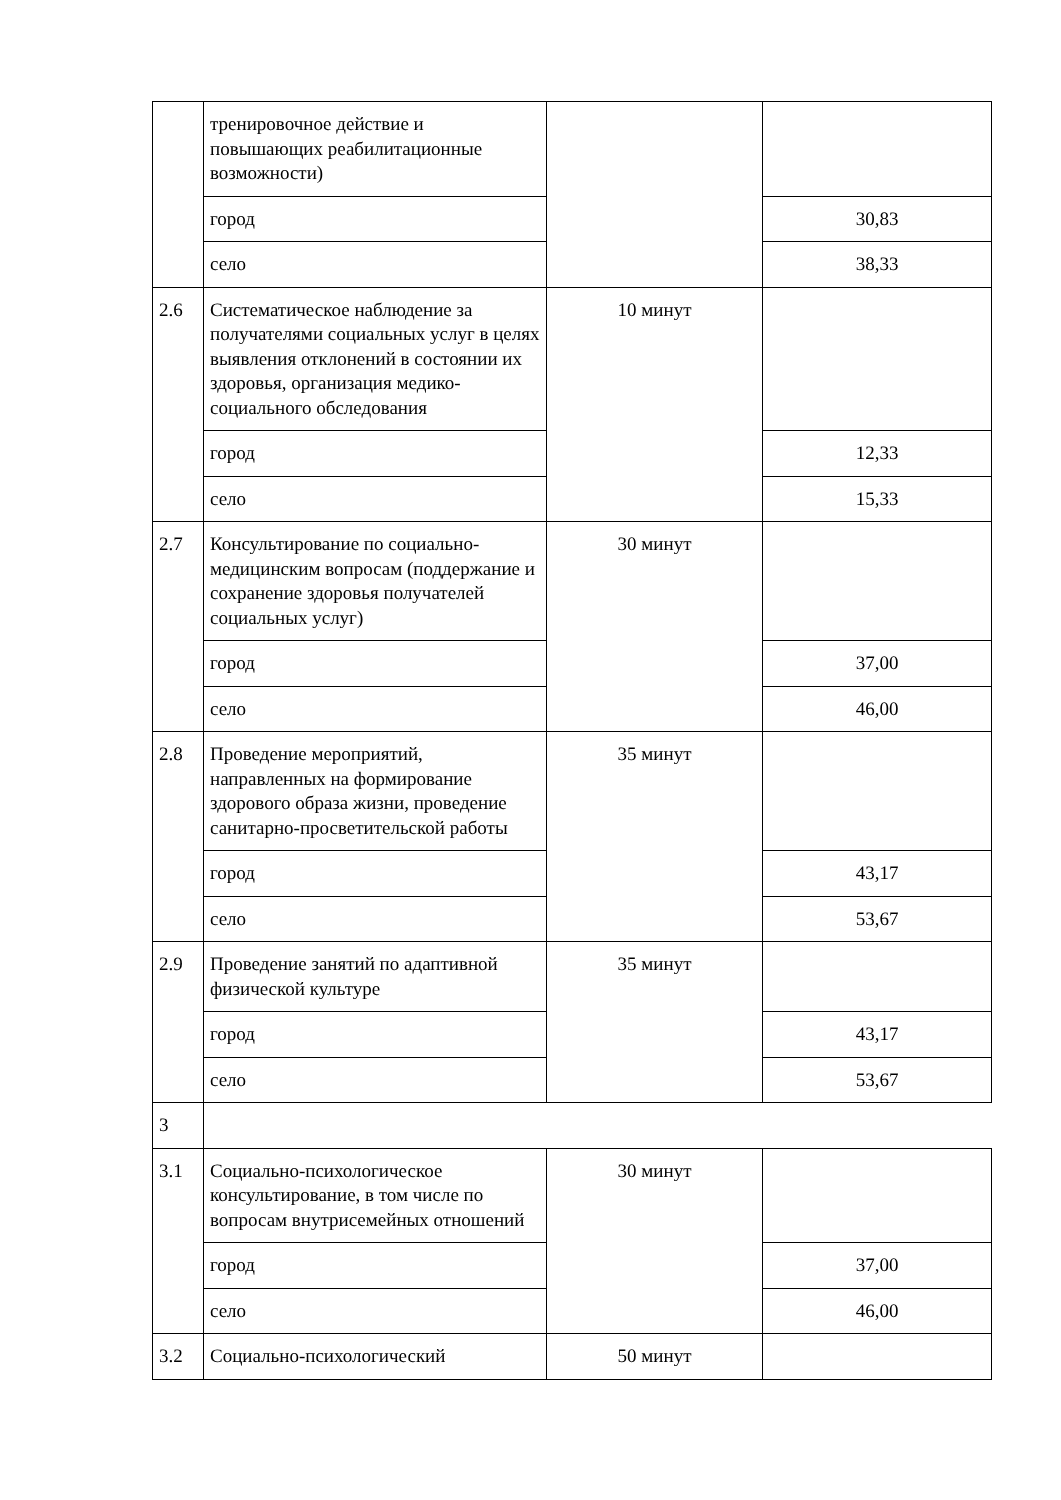| | тренировочное действие и повышающих реабилитационные возможности) | | |
| | город | | 30,83 |
| | село | | 38,33 |
| 2.6 | Систематическое наблюдение за получателями социальных услуг в целях выявления отклонений в состоянии их здоровья, организация медико-социального обследования | 10 минут | |
| | город | | 12,33 |
| | село | | 15,33 |
| 2.7 | Консультирование по социально-медицинским вопросам (поддержание и сохранение здоровья получателей социальных услуг) | 30 минут | |
| | город | | 37,00 |
| | село | | 46,00 |
| 2.8 | Проведение мероприятий, направленных на формирование здорового образа жизни, проведение санитарно-просветительской работы | 35 минут | |
| | город | | 43,17 |
| | село | | 53,67 |
| 2.9 | Проведение занятий по адаптивной физической культуре | 35 минут | |
| | город | | 43,17 |
| | село | | 53,67 |
| 3 | | | |
| 3.1 | Социально-психологическое консультирование, в том числе по вопросам внутрисемейных отношений | 30 минут | |
| | город | | 37,00 |
| | село | | 46,00 |
| 3.2 | Социально-психологический | 50 минут | |